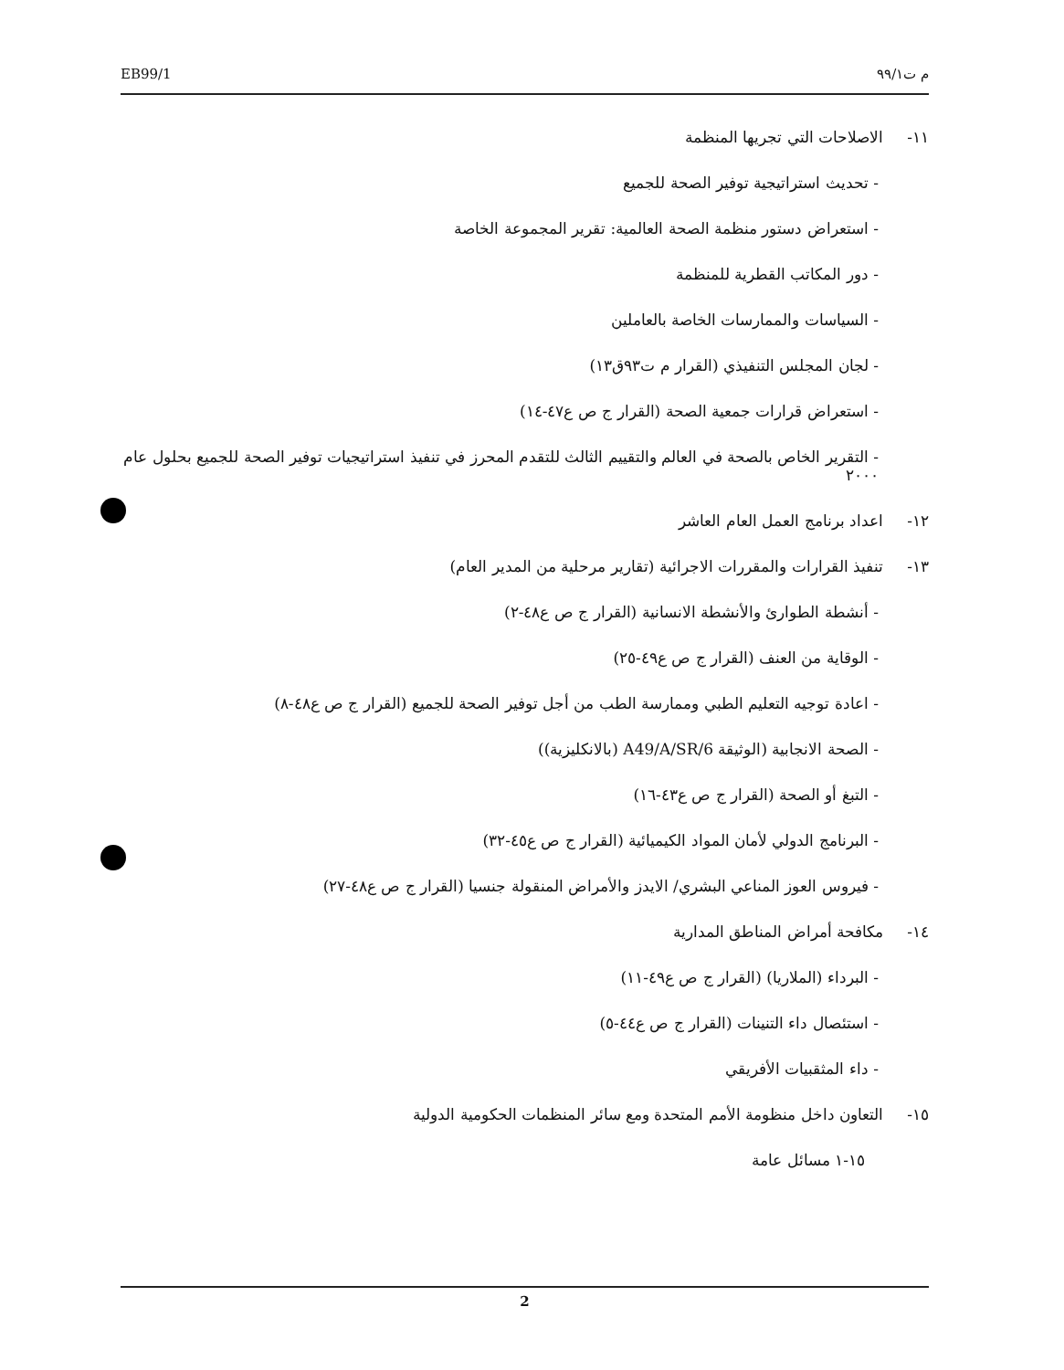EB99/1 م ت٩٩/١
١١- الاصلاحات التي تجريها المنظمة
- تحديث استراتيجية توفير الصحة للجميع
- استعراض دستور منظمة الصحة العالمية: تقرير المجموعة الخاصة
- دور المكاتب القطرية للمنظمة
- السياسات والممارسات الخاصة بالعاملين
- لجان المجلس التنفيذي (القرار م ت٩٣ق١٣)
- استعراض قرارات جمعية الصحة (القرار ج ص ع٤٧-١٤)
- التقرير الخاص بالصحة في العالم والتقييم الثالث للتقدم المحرز في تنفيذ استراتيجيات توفير الصحة للجميع بحلول عام ٢٠٠٠
١٢- اعداد برنامج العمل العام العاشر
١٣- تنفيذ القرارات والمقررات الاجرائية (تقارير مرحلية من المدير العام)
- أنشطة الطوارئ والأنشطة الانسانية (القرار ج ص ع٤٨-٢)
- الوقاية من العنف (القرار ج ص ع٤٩-٢٥)
- اعادة توجيه التعليم الطبي وممارسة الطب من أجل توفير الصحة للجميع (القرار ج ص ع٤٨-٨)
- الصحة الانجابية (الوثيقة A49/A/SR/6 (بالانكليزية))
- التبغ أو الصحة (القرار ج ص ع٤٣-١٦)
- البرنامج الدولي لأمان المواد الكيميائية (القرار ج ص ع٤٥-٣٢)
- فيروس العوز المناعي البشري/ الايدز والأمراض المنقولة جنسيا (القرار ج ص ع٤٨-٢٧)
١٤- مكافحة أمراض المناطق المدارية
- البرداء (الملاريا) (القرار ج ص ع٤٩-١١)
- استئصال داء التنينات (القرار ج ص ع٤٤-٥)
- داء المثقبيات الأفريقي
١٥- التعاون داخل منظومة الأمم المتحدة ومع سائر المنظمات الحكومية الدولية
١٥-١ مسائل عامة
2